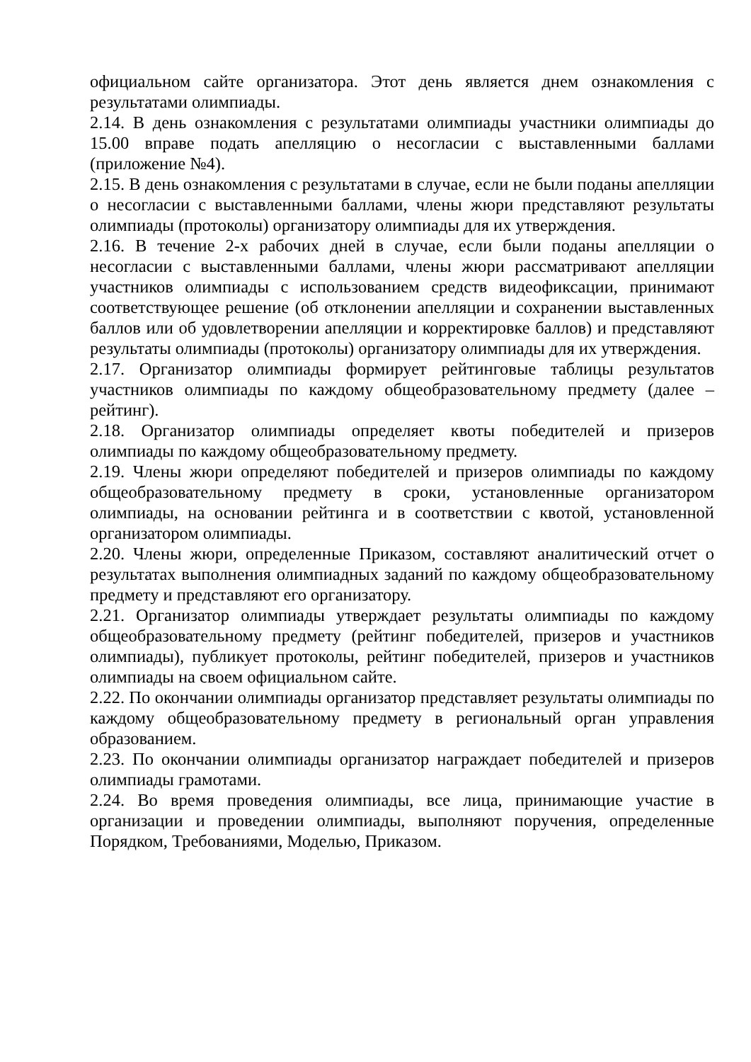официальном сайте организатора. Этот день является днем ознакомления с результатами олимпиады.
2.14. В день ознакомления с результатами олимпиады участники олимпиады до 15.00 вправе подать апелляцию о несогласии с выставленными баллами (приложение №4).
2.15. В день ознакомления с результатами в случае, если не были поданы апелляции о несогласии с выставленными баллами, члены жюри представляют результаты олимпиады (протоколы) организатору олимпиады для их утверждения.
2.16. В течение 2-х рабочих дней в случае, если были поданы апелляции о несогласии с выставленными баллами, члены жюри рассматривают апелляции участников олимпиады с использованием средств видеофиксации, принимают соответствующее решение (об отклонении апелляции и сохранении выставленных баллов или об удовлетворении апелляции и корректировке баллов) и представляют результаты олимпиады (протоколы) организатору олимпиады для их утверждения.
2.17. Организатор олимпиады формирует рейтинговые таблицы результатов участников олимпиады по каждому общеобразовательному предмету (далее – рейтинг).
2.18. Организатор олимпиады определяет квоты победителей и призеров олимпиады по каждому общеобразовательному предмету.
2.19. Члены жюри определяют победителей и призеров олимпиады по каждому общеобразовательному предмету в сроки, установленные организатором олимпиады, на основании рейтинга и в соответствии с квотой, установленной организатором олимпиады.
2.20. Члены жюри, определенные Приказом, составляют аналитический отчет о результатах выполнения олимпиадных заданий по каждому общеобразовательному предмету и представляют его организатору.
2.21. Организатор олимпиады утверждает результаты олимпиады по каждому общеобразовательному предмету (рейтинг победителей, призеров и участников олимпиады), публикует протоколы, рейтинг победителей, призеров и участников олимпиады на своем официальном сайте.
2.22. По окончании олимпиады организатор представляет результаты олимпиады по каждому общеобразовательному предмету в региональный орган управления образованием.
2.23. По окончании олимпиады организатор награждает победителей и призеров олимпиады грамотами.
2.24. Во время проведения олимпиады, все лица, принимающие участие в организации и проведении олимпиады, выполняют поручения, определенные Порядком, Требованиями, Моделью, Приказом.